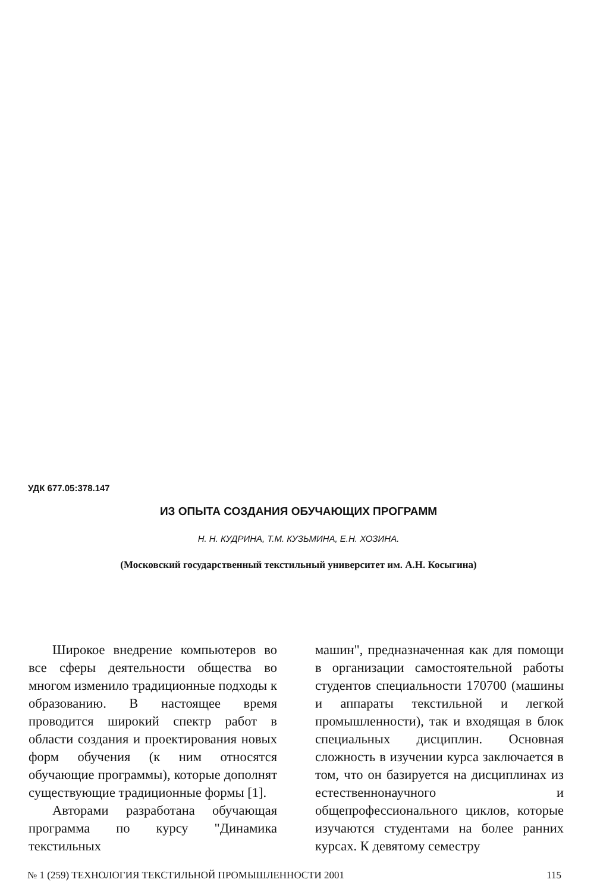УДК 677.05:378.147
ИЗ ОПЫТА СОЗДАНИЯ ОБУЧАЮЩИХ ПРОГРАММ
Н. Н. КУДРИНА, Т.М. КУЗЬМИНА, Е.Н. ХОЗИНА.
(Московский государственный текстильный университет им. А.Н. Косыгина)
Широкое внедрение компьютеров во все сферы деятельности общества во многом изменило традиционные подходы к образованию. В настоящее время проводится широкий спектр работ в области создания и проектирования новых форм обучения (к ним относятся обучающие программы), которые дополнят существующие традиционные формы [1].
Авторами разработана обучающая программа по курсу "Динамика текстильных
машин", предназначенная как для помощи в организации самостоятельной работы студентов специальности 170700 (машины и аппараты текстильной и легкой промышленности), так и входящая в блок специальных дисциплин. Основная сложность в изучении курса заключается в том, что он базируется на дисциплинах из естественнонаучного и общепрофессионального циклов, которые изучаются студентами на более ранних курсах. К девятому семестру
№ 1 (259) ТЕХНОЛОГИЯ ТЕКСТИЛЬНОЙ ПРОМЫШЛЕННОСТИ 2001 115